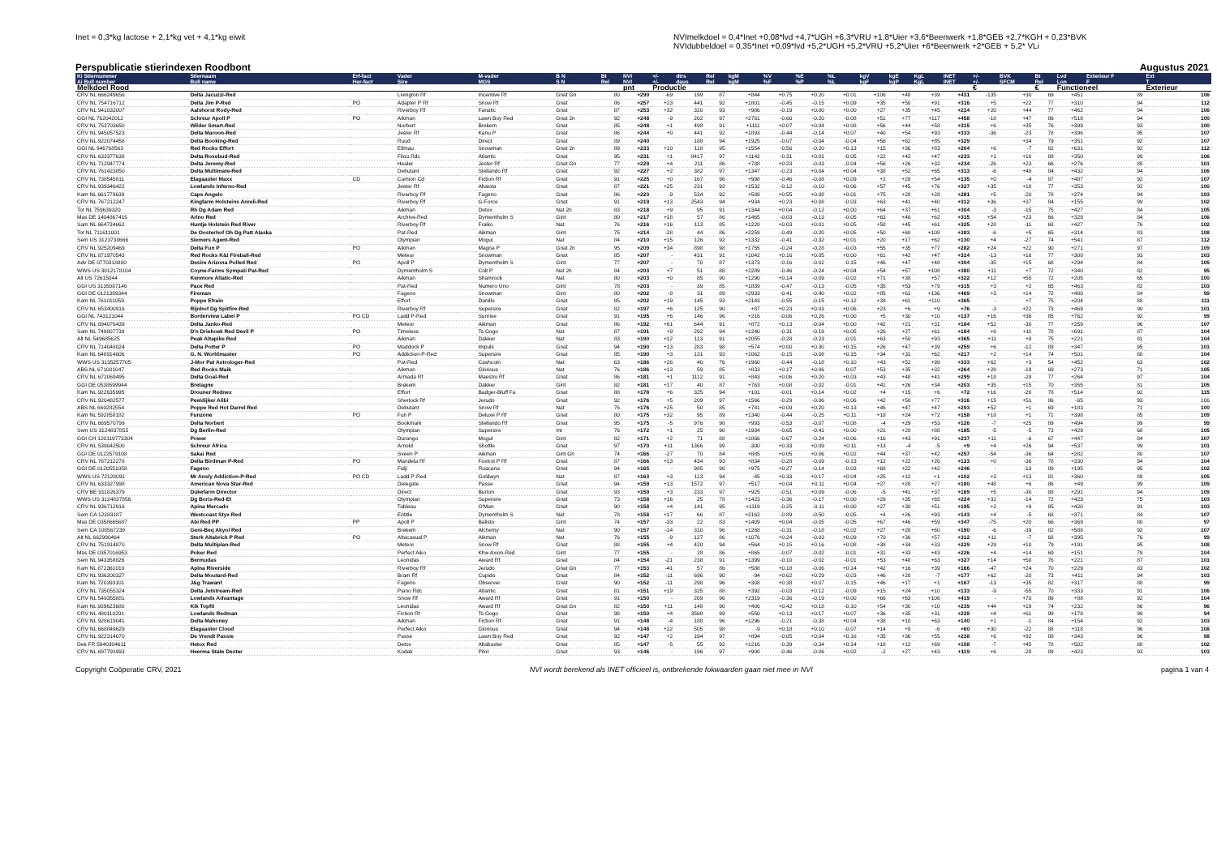Inet = 0,3*kg lactose + 2,1*kg vet + 4,1*kg eiwit
NVImelkdoel = 0,4*Inet +0,08*lvd +4,7*UGH +6,3*VRU +1,8*Uier +3,6*Beenwerk +1,8*GEB +2,7*KGH + 0,23*BVK
NVIdubbeldoel = 0,35*Inet +0,09*lvd +5,2*UGH +5,2*VRU +5,2*Uier +6*Beenwerk +2*GEB + 5,2* VLi
Perspublicatie stierindexen Roodbont Augustus 2021
| Ki Stiernummer | Stiernaam | Erf-fact | Vader | M-vader | B N | Bt | NVI | +/- | dtrs | Rel | kgM | %V | %E | %L | kgV | kgE | KgL | INET | +/- | BVK | Bt | Lvd | Exterieur F | Ext |
| --- | --- | --- | --- | --- | --- | --- | --- | --- | --- | --- | --- | --- | --- | --- | --- | --- | --- | --- | --- | --- | --- | --- | --- | --- |
| Ai Bull number | Bull name | Her-fact | Sire | MGS | S N | Rel | NVI | +/- | daus | Rel | kgM | %F | %P | %L | kgF | kgP | KgL | INET | +/- | SFCM | Rel | Lon | F | T |
| Melkdoel Rood | | | | | | | pnt | Productie | | | | | | | | | | | € | | € | Functioneel | | Exterieur |
| CRV NL 666249656 | Delta Jacuzzi-Red | | Livington Rf | Incentive Rf | Gnat Gn | 80 | +290 | -69 | 199 | 87 | +844 | +0.75 | +0.20 | +0.01 | +106 | +48 | +39 | +431 | -135 | +30 | 69 | +451 | 89 | 106 |
| CRV NL 754716712 | Delta Jim P-Red | PO | Adapter P Rf | Snow Rf | Gnat | 86 | +257 | +23 | 441 | 92 | +1801 | -0.45 | -0.15 | +0.09 | +35 | +50 | +91 | +316 | +5 | +22 | 77 | +310 | 94 | 112 |
| CRV NL 941032007 | Aalshorst Rody-Red | | Riverboy Rf | Fanatic | Gnat | 87 | +253 | +32 | 320 | 93 | +986 | -0.19 | +0.00 | +0.00 | +27 | +35 | +45 | +214 | +20 | +44 | 77 | +462 | 94 | 106 |
| GGI NL 762042012 | Schreur Apoll P | PO | Aikman | Lawn Boy Red | Gnat 2n | 92 | +248 | -9 | 202 | 97 | +2761 | -0.66 | -0.20 | -0.08 | +51 | +77 | +117 | +458 | -18 | +47 | 86 | +518 | 94 | 100 |
| CRV NL 753703650 | Wilder Smart-Red | | Norbert | Brekem | Gnat | 85 | +248 | +1 | 498 | 91 | +1111 | +0.07 | +0.04 | +0.08 | +56 | +44 | +58 | +315 | +6 | +35 | 76 | +399 | 93 | 100 |
| CRV NL 945057523 | Delta Maroon-Red | | Jester Rf | Kanu P | Gnat | 86 | +244 | +0 | 441 | 92 | +1893 | -0.44 | -0.14 | +0.07 | +40 | +54 | +93 | +333 | -36 | -23 | 78 | +396 | 95 | 107 |
| CRV NL 922074458 | Delta Booking-Red | | Ruud | Direct | Gnat | 89 | +240 | | 188 | 94 | +1925 | -0.07 | -0.04 | -0.04 | +56 | +62 | +85 | +329 | | +34 | 79 | +351 | 92 | 107 |
| GGI NL 946768563 | Red Rocks Effort | | Ellmau | Snowman | Gnat 2n | 89 | +233 | +10 | 118 | 95 | +1554 | -0.56 | -0.20 | +0.13 | +15 | +36 | +83 | +204 | +6 | -7 | 82 | +631 | 92 | 112 |
| CRV NL 633377638 | Delta Rosebud-Red | | Filou Rdc | Atlantic | Gnat | 95 | +231 | +1 | 8417 | 97 | +1142 | -0.31 | +0.01 | -0.05 | +22 | +42 | +47 | +233 | +1 | +16 | 88 | +350 | 99 | 106 |
| CRV NL 712947774 | Delta Jeremy-Red | | Healer | Jester Rf | Gnat Gn | 77 | +229 | +4 | 211 | 86 | +788 | +0.23 | -0.03 | -0.04 | +56 | +26 | +32 | +234 | -26 | +23 | 66 | +276 | 85 | 101 |
| CRV NL 761423850 | Delta Multimate-Red | | Debutant | Stellando Rf | Gnat | 92 | +227 | +2 | 382 | 97 | +1347 | -0.23 | +0.04 | +0.04 | +38 | +52 | +65 | +313 | -6 | +40 | 84 | +432 | 94 | 106 |
| CRV NL 738545811 | Elagaaster Maxx | CD | Camion Cd | Fiction Rf | Gnat | 91 | +225 | +0 | 167 | 96 | +998 | -0.46 | -0.08 | +0.09 | +2 | +28 | +54 | +135 | +0 | -4 | 87 | +487 | 92 | 107 |
| CRV NL 939346422 | Lowlands Inferno-Red | | Jester Rf | Altaiota | Gnat | 87 | +221 | +25 | 231 | 93 | +1532 | -0.12 | -0.10 | +0.06 | +57 | +45 | +76 | +327 | +35 | +18 | 77 | +353 | 92 | 100 |
| Kam NL 661779639 | Caps Angelo | | Riverboy Rf | Fageno | Gnat | 86 | +220 | -9 | 534 | 92 | +588 | +0.55 | +0.08 | +0.01 | +75 | +28 | +28 | +281 | +5 | -20 | 78 | +274 | 94 | 103 |
| CRV NL 767212247 | Kingfarm Holsteins Anreli-Red | | Riverboy Rf | G-Force | Gnat | 91 | +219 | +13 | 2543 | 94 | +934 | +0.23 | +0.08 | -0.03 | +63 | +41 | +40 | +312 | +36 | +37 | 84 | +155 | 99 | 102 |
| Tot NL 759639320 | Rh Dg Adam Red | | Aikman | Detox | Nat 2n | 83 | +218 | +9 | 95 | 91 | +1344 | +0.04 | -0.12 | +0.00 | +64 | +37 | +61 | +304 | -3 | -15 | 75 | +427 | 84 | 105 |
| Mas DE 1404867415 | Arino Red | | Archive-Red | Dymentholm S | Gint | 80 | +217 | +18 | 57 | 86 | +1465 | -0.03 | -0.13 | -0.05 | +63 | +40 | +62 | +315 | +54 | +23 | 66 | +329 | 84 | 106 |
| Sam NL 664734662 | Huntje Holstein Red River | | Riverboy Rf | Fraiko | Nat | 76 | +216 | +16 | 113 | 85 | +1228 | +0.03 | +0.01 | +0.05 | +58 | +45 | +61 | +325 | +28 | -11 | 68 | +427 | 76 | 102 |
| Tot NL 711611001 | De Oosterhof Oh Dg Patt Alaska | | Pat-Red | Aikman | Gint | 75 | +214 | -28 | 44 | 86 | +2259 | -0.49 | -0.20 | +0.05 | +50 | +60 | +108 | +383 | -6 | +5 | 65 | +314 | 83 | 108 |
| Sem US 3123738666 | Siemers Agent-Red | | Olympian | Mogul | Nat | 84 | +210 | +15 | 126 | 92 | +1332 | -0.41 | -0.32 | +0.01 | +20 | +17 | +62 | +130 | +4 | -27 | 74 | +541 | 87 | 112 |
| CRV NL 925209469 | Delta Fun P | PO | Aikman | Magna P | Gnat 2n | 95 | +209 | +34 | 898 | 98 | +1755 | -0.24 | -0.28 | -0.03 | +55 | +35 | +77 | +282 | +24 | +22 | 90 | +271 | 97 | 109 |
| CRV NL 871970543 | Red Rocks K&I Fireball-Red | | Meteor | Snowman | Gnat | 85 | +207 | - | 431 | 91 | +1042 | +0.16 | +0.05 | +0.00 | +61 | +42 | +47 | +314 | -13 | +16 | 77 | +308 | 93 | 103 |
| Adv DE 0770318880 | Desire Arizona Polled Red | PO | Apoll P | Dymentholm S | Gint | 77 | +207 | - | 70 | 87 | +1373 | -0.16 | -0.02 | -0.15 | +46 | +47 | +48 | +304 | -35 | +15 | 68 | +294 | 84 | 105 |
| WWS US 3012178104 | Coyne-Farms Sympati Pat-Red | | Dymentholm S | Colt P | Nat 2n | 84 | +203 | +7 | 51 | 88 | +2289 | -0.46 | -0.24 | +0.04 | +54 | +57 | +108 | +380 | +11 | +7 | 72 | +340 | 82 | 95 |
| Alt US 72615044 | Kenmore Altatic-Red | | Aikman | Shamrock | Nat | 80 | +203 | +0 | 85 | 90 | +1290 | +0.14 | -0.09 | -0.02 | +71 | +38 | +57 | +322 | +12 | +55 | 72 | +205 | 65 | 100 |
| GGI US 3135087146 | Pace Red | | Pat-Red | Numero Uno | Gint | 78 | +203 | - | 39 | 85 | +1839 | -0.47 | -0.13 | -0.05 | +35 | +53 | +79 | +315 | +3 | +2 | 65 | +463 | 82 | 103 |
| GGI DE 0121389344 | Fireman | | Fageno | Snowman | Gint | 80 | +202 | -8 | 31 | 89 | +2933 | -0.41 | -0.40 | +0.02 | +85 | +61 | +136 | +469 | +3 | +14 | 72 | +480 | 84 | 99 |
| Kam NL 761011059 | Poppe Efrain | | Effort | Danillo | Gnat | 85 | +202 | +19 | 145 | 93 | +2143 | -0.55 | -0.15 | +0.12 | +39 | +61 | +110 | +365 | - | +7 | 75 | +204 | 88 | 111 |
| CRV NL 653400916 | Rijnhof Dg Spitfire-Red | | Riverboy Rf | Supersire | Gnat | 82 | +197 | +6 | 125 | 90 | +87 | +0.23 | +0.03 | +0.06 | +23 | +6 | +9 | +76 | -3 | +22 | 73 | +469 | 90 | 101 |
| GGI NL 743121044 | Borderview Label P | PO CD | Ladd P-Red | Sunrise | Gnat | 91 | +195 | +6 | 146 | 96 | +216 | -0.06 | +0.26 | +0.00 | +5 | +30 | +10 | +137 | +16 | +36 | 85 | +762 | 92 | 99 |
| CRV NL 894076439 | Delta Janko-Red | | Meteor | Aikman | Gnat | 86 | +192 | +61 | 644 | 91 | +872 | +0.13 | -0.04 | +0.00 | +42 | +21 | +31 | +184 | +52 | -30 | 77 | +259 | 96 | 107 |
| Sam NL 749807739 | D'n Driehoek Red Devil P | PO | Timeless | Ts Gogo | Nat | 87 | +191 | +9 | 292 | 94 | +1240 | -0.31 | -0.19 | +0.05 | +26 | +27 | +61 | +184 | +6 | +11 | 78 | +691 | 87 | 104 |
| Alt NL 549685625 | Peak Altapike Red | | Aikman | Dakker | Nat | 83 | +190 | +12 | 113 | 91 | +2055 | -0.28 | -0.23 | -0.01 | +63 | +50 | +93 | +365 | +11 | +8 | 75 | +221 | 81 | 104 |
| CRV NL 714048024 | Delta Potter P | PO | Maddock P | Impuls | Gnat | 94 | +190 | +13 | 283 | 98 | +574 | +0.00 | +0.30 | +0.15 | +26 | +47 | +39 | +259 | +6 | -12 | 89 | +347 | 95 | 101 |
| Kam NL 640914606 | G. N. Worldmaster | PO | Addiction-P-Red | Supersire | Gnat | 85 | +190 | +3 | 131 | 93 | +1062 | -0.15 | -0.08 | +0.15 | +34 | +31 | +62 | +217 | +2 | +14 | 74 | +501 | 88 | 104 |
| WWS US 3135257705 | J-Mor Pat Astrologer-Red | | Pat-Red | Cashcoin | Nat | 63 | +186 | +26 | 40 | 76 | +1960 | -0.44 | -0.18 | +0.10 | +43 | +52 | +99 | +333 | +62 | +3 | 54 | +452 | 63 | 102 |
| ABS NL 671001047 | Red Rocks Maik | | Aikman | Glorious | Nat | 76 | +186 | +13 | 59 | 85 | +833 | +0.17 | +0.06 | -0.07 | +53 | +35 | +32 | +264 | +28 | -19 | 69 | +273 | 71 | 105 |
| CRV NL 672069495 | Delta Goal-Red | | Armada Rf | Maestro Rf | Gnat | 86 | +181 | +1 | 1112 | 91 | +843 | +0.06 | +0.20 | +0.03 | +43 | +48 | +41 | +299 | +18 | -28 | 77 | +264 | 97 | 104 |
| GGI DE 0538599944 | Bretagne | | Brekem | Dakker | Gint | 82 | +181 | +17 | 40 | 87 | +763 | +0.08 | -0.02 | -0.01 | +41 | +26 | +34 | +203 | +35 | +15 | 70 | +355 | 81 | 105 |
| Kam NL 922635995 | Drouner Rednex | | Effort | Badger-Bluff Fa | Gnat | 88 | +178 | +6 | 325 | 94 | +101 | -0.01 | +0.14 | +0.02 | +4 | +15 | +6 | +72 | +16 | -20 | 78 | +514 | 92 | 115 |
| CRV NL 920482577 | Peeldijker Alibi | | Sherlock Rf | Jerudo | Gnat | 92 | +176 | +5 | 209 | 97 | +1566 | -0.29 | -0.06 | +0.06 | +42 | +50 | +77 | +316 | +15 | +51 | 86 | -65 | 93 | 106 |
| ABS NL 660282554 | Poppe Red Hot Darrel Red | | Debutant | Snow Rf | Nat | 76 | +176 | +25 | 50 | 85 | +781 | +0.09 | +0.20 | +0.13 | +46 | +47 | +47 | +293 | +52 | +1 | 69 | +183 | 71 | 100 |
| Kam NL 592858182 | Funzone | PO | Fun P | Deluxe P Rf | Gnat | 80 | +175 | +32 | 95 | 89 | +1340 | -0.44 | -0.25 | +0.11 | +18 | +24 | +72 | +158 | +18 | +1 | 71 | +398 | 85 | 109 |
| CRV NL 669570799 | Delta Norbert | | Bookmark | Stellando Rf | Gnat | 95 | +175 | -5 | 976 | 98 | +993 | -0.53 | -0.07 | +0.08 | -4 | +29 | +53 | +126 | -7 | +25 | 89 | +494 | 99 | 99 |
| Sem US 3124837855 | Dg Berlin-Red | | Olympian | Supersire | Int | 76 | +172 | +1 | 25 | 90 | +1934 | -0.65 | -0.41 | +0.00 | +21 | +28 | +88 | +185 | -5 | -5 | 73 | +429 | 68 | 105 |
| GGI CH 120119773304 | Power | | Durango | Mogul | Gint | 82 | +171 | +2 | 71 | 88 | +1866 | -0.67 | -0.24 | +0.06 | +16 | +43 | +91 | +237 | +11 | -6 | 67 | +447 | 84 | 107 |
| CRV NL 539042500 | Schreur Africa | | Arnold | Shottle | Gnat | 97 | +170 | +11 | 1366 | 99 | -300 | +0.33 | +0.09 | +0.11 | +13 | -4 | -5 | +9 | +4 | +26 | 94 | +537 | 99 | 101 |
| GGI DE 0122579108 | Sakai Red | | Sveen P | Aikman | Gint Gn | 74 | +166 | -27 | 70 | 84 | +885 | +0.05 | +0.06 | +0.02 | +44 | +37 | +42 | +257 | -54 | -36 | 64 | +282 | 80 | 107 |
| CRV NL 767212278 | Delta Birdman P-Red | PO | Mandela Rf | Foxtrot P Rf | Gnat | 87 | +166 | +13 | 434 | 93 | +834 | -0.28 | -0.09 | -0.13 | +12 | +22 | +26 | +123 | +0 | -36 | 78 | +330 | 94 | 104 |
| GGI DE 0120551058 | Fageno | | Fidji | Ruacana | Gnat | 94 | +165 | - | 985 | 98 | +975 | +0.27 | -0.14 | -0.03 | +68 | +22 | +42 | +246 | - | -13 | 89 | +195 | 95 | 102 |
| WWS US 72128091 | Mr Ansly Addiction-P-Red | PO CD | Ladd P-Red | Goldwyn | Nat | 87 | +163 | +3 | 113 | 94 | -45 | +0.33 | +0.17 | +0.04 | +25 | +12 | +1 | +102 | +3 | +13 | 81 | +360 | 89 | 105 |
| CRV NL 633327998 | American Nova Star-Red | | Delegate | Passe | Gnat | 94 | +159 | +13 | 1572 | 97 | +517 | +0.04 | +0.11 | +0.04 | +27 | +28 | +27 | +180 | +48 | +6 | 86 | +49 | 99 | 109 |
| CRV BE 911826379 | Dukefarm Director | | Direct | Burton | Gnat | 93 | +159 | +3 | 233 | 97 | +925 | -0.51 | +0.09 | -0.06 | -5 | +41 | +37 | +169 | +5 | -30 | 88 | +291 | 94 | 109 |
| WWS US 3124837856 | Dg Boris-Red-Et | | Olympian | Supersire | Gnat | 73 | +158 | +16 | 25 | 78 | +1423 | -0.36 | -0.17 | +0.00 | +29 | +35 | +65 | +224 | +31 | -14 | 72 | +423 | 75 | 103 |
| CRV NL 936712916 | Apina Mercado | | Tableau | O'Man | Gnat | 90 | +158 | +4 | 141 | 95 | +1119 | -0.25 | -0.11 | +0.00 | +27 | +30 | +51 | +195 | +2 | +9 | 85 | +420 | 91 | 103 |
| Sem CA 12283187 | Westcoast Styx Red | | Entitle | Dymentholm S | Nat | 78 | +158 | +17 | 66 | 87 | +2162 | -0.89 | -0.50 | -0.05 | +4 | +26 | +93 | +143 | +4 | -5 | 68 | +371 | 84 | 107 |
| Mas DE 0358665687 | Abi Red PP | PP | Apoll P | Balisto | Gint | 74 | +157 | -33 | 22 | 83 | +1409 | +0.04 | -0.05 | -0.05 | +67 | +46 | +59 | +347 | -75 | +20 | 66 | +369 | 80 | 97 |
| Sem CA 108567239 | Geni-Beq Akyol Red | | Brekem | Alchemy | Nat | 90 | +157 | -14 | 310 | 96 | +1268 | -0.31 | -0.18 | +0.02 | +27 | +28 | +60 | +190 | -6 | -39 | 82 | +588 | 92 | 107 |
| Alt NL 662990464 | Sterk Altabrick P Red | PO | Altacasual P | Aikman | Nat | 76 | +155 | -9 | 127 | 86 | +1076 | +0.24 | -0.03 | +0.09 | +70 | +36 | +57 | +312 | +11 | -7 | 68 | +395 | 76 | 99 |
| CRV NL 751914870 | Delta Multiplan-Red | | Meteor | Snow Rf | Gnat | 88 | +155 | +4 | 420 | 94 | +564 | +0.15 | +0.16 | +0.08 | +38 | +34 | +33 | +229 | +29 | +10 | 79 | +191 | 95 | 108 |
| Mas DE 0357016953 | Poker Red | | Perfect Aiko | Khw Axion-Red | Gint | 77 | +155 | - | 28 | 86 | +865 | -0.07 | -0.02 | -0.01 | +31 | +33 | +43 | +226 | +4 | +14 | 69 | +151 | 79 | 104 |
| Sem NL 943358826 | Bermudas | | Leonidas | Award Rf | Gnat | 84 | +154 | -21 | 238 | 91 | +1399 | -0.10 | -0.02 | -0.01 | +53 | +48 | +63 | +327 | +14 | +58 | 76 | +221 | 87 | 101 |
| Kam NL 872361010 | Apina Riverside | | Riverboy Rf | Jerudo | Gnat Gn | 77 | +153 | -41 | 57 | 86 | +588 | +0.18 | -0.06 | +0.14 | +42 | +16 | +39 | +166 | -47 | +24 | 70 | +229 | 83 | 102 |
| CRV NL 936200327 | Delta Moutard-Red | | Bram Rf | Cupido | Gnat | 84 | +152 | -11 | 696 | 90 | -94 | +0.62 | +0.29 | -0.03 | +46 | +20 | -7 | +177 | +62 | -20 | 73 | +411 | 94 | 103 |
| Kam NL 720393101 | J&g Trawant | | Fageno | Observer | Gnat | 90 | +152 | -11 | 298 | 96 | +308 | +0.38 | +0.07 | -0.15 | +46 | +17 | +1 | +167 | -13 | +35 | 82 | +317 | 88 | 99 |
| CRV NL 735055324 | Delta Jetstream-Red | | Piano Rdc | Atlantic | Gnat | 81 | +151 | +19 | 325 | 88 | +392 | -0.03 | +0.12 | -0.09 | +15 | +24 | +10 | +133 | -9 | -55 | 70 | +333 | 91 | 106 |
| CRV NL 549355881 | Lowlands Advantage | | Snow Rf | Award Rf | Gnat | 91 | +150 | - | 209 | 96 | +2319 | -0.36 | -0.19 | +0.00 | +66 | +63 | +106 | +419 | - | +70 | 86 | +88 | 92 | 104 |
| Kam NL 939623680 | Kik Topfit | | Leonidas | Award Rf | Gnat Gn | 82 | +150 | +11 | 148 | 90 | +406 | +0.42 | +0.18 | -0.10 | +54 | +30 | +10 | +239 | +44 | +19 | 74 | +232 | 86 | 96 |
| CRV NL 480110291 | Lowlands Redman | | Fiction Rf | Ts Gogo | Gnat | 98 | +150 | +4 | 3560 | 99 | +550 | +0.13 | +0.17 | +0.07 | +36 | +35 | +31 | +228 | +4 | +61 | 99 | +178 | 99 | 94 |
| CRV NL 928619041 | Delta Mahoney | | Aikman | Fiction Rf | Gnat | 91 | +148 | -4 | 188 | 96 | +1296 | -0.21 | -0.38 | +0.04 | +38 | +10 | +63 | +140 | +1 | -1 | 84 | +154 | 92 | 103 |
| CRV NL 668849629 | Elagaaster Cloud | | Perfect Aiko | Glorious | Gnat | 94 | +148 | +22 | 505 | 98 | -9 | +0.18 | +0.10 | -0.07 | +14 | +8 | -6 | +60 | +30 | -22 | 88 | +118 | 96 | 108 |
| CRV NL 922314070 | De Vrendt Passie | | Passe | Lawn Boy Red | Gnat | 92 | +147 | +2 | 194 | 97 | +894 | -0.05 | +0.04 | +0.16 | +35 | +36 | +55 | +238 | +6 | +92 | 88 | +343 | 96 | 98 |
| Dek FR 5940304611 | Hetox Red | | Detox | Altabaxter | Gnat | 85 | +147 | -5 | 55 | 92 | +1216 | -0.39 | -0.34 | +0.14 | +18 | +12 | +69 | +108 | -7 | +45 | 78 | +502 | 88 | 102 |
| CRV NL 697791993 | Heerma State Dexter | | Kodak | Pilot | Gnat | 93 | +146 | - | 196 | 97 | +900 | -0.46 | -0.06 | +0.02 | -2 | +27 | +43 | +119 | +6 | -28 | 89 | +423 | 93 | 103 |
Copyright Coöperatie CRV, 2021 NVI wordt berekend als INET officieel is, ontbrekende fokwaarden gaan niet mee in NVI pagina 1 van 4